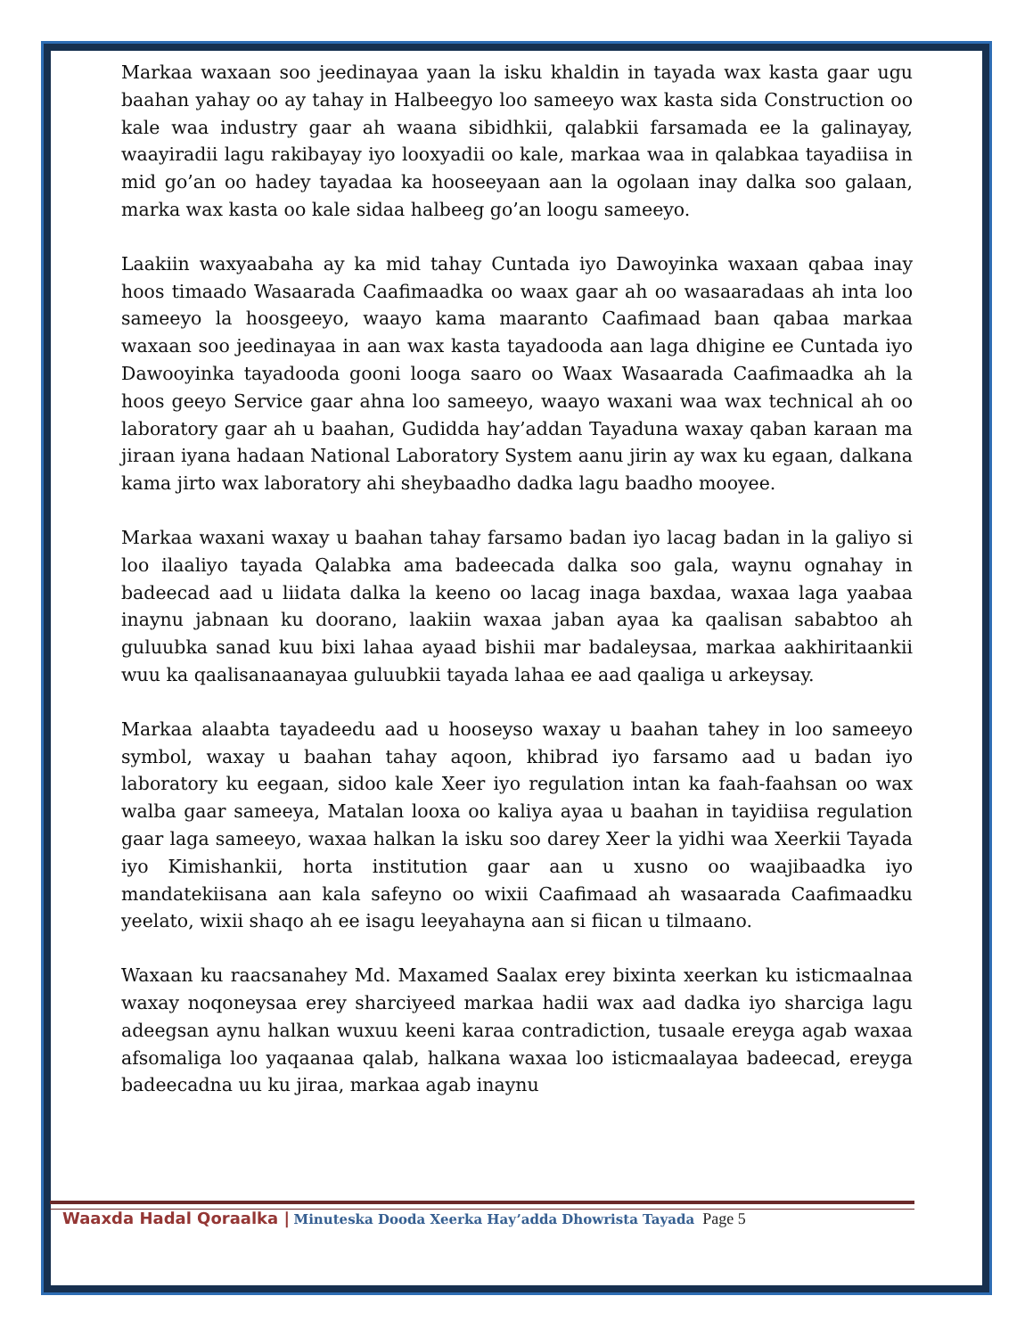Markaa waxaan soo jeedinayaa yaan la isku khaldin in tayada wax kasta gaar ugu baahan yahay oo ay tahay in Halbeegyo loo sameeyo wax kasta sida Construction oo kale waa industry gaar ah waana sibidhkii, qalabkii farsamada ee la galinayay, waayiradii lagu rakibayay iyo looxyadii oo kale, markaa waa in qalabkaa tayadiisa in mid go’an oo hadey tayadaa ka hooseeyaan aan la ogolaan inay dalka soo galaan, marka wax kasta oo kale sidaa halbeeg go’an loogu sameeyo.
Laakiin waxyaabaha ay ka mid tahay Cuntada iyo Dawoyinka waxaan qabaa inay hoos timaado Wasaarada Caafimaadka oo waax gaar ah oo wasaaradaas ah inta loo sameeyo la hoosgeeyo, waayo kama maaranto Caafimaad baan qabaa markaa waxaan soo jeedinayaa in aan wax kasta tayadooda aan laga dhigine ee Cuntada iyo Dawooyinka tayadooda gooni looga saaro oo Waax Wasaarada Caafimaadka ah la hoos geeyo Service gaar ahna loo sameeyo, waayo waxani waa wax technical ah oo laboratory gaar ah u baahan, Gudidda hay’addan Tayaduna waxay qaban karaan ma jiraan iyana hadaan National Laboratory System aanu jirin ay wax ku egaan, dalkana kama jirto wax laboratory ahi sheybaadho dadka lagu baadho mooyee.
Markaa waxani waxay u baahan tahay farsamo badan iyo lacag badan in la galiyo si loo ilaaliyo tayada Qalabka ama badeecada dalka soo gala, waynu ognahay in badeecad aad u liidata dalka la keeno oo lacag inaga baxdaa, waxaa laga yaabaa inaynu jabnaan ku doorano, laakiin waxaa jaban ayaa ka qaalisan sababtoo ah guluubka sanad kuu bixi lahaa ayaad bishii mar badaleysaa, markaa aakhiritaankii wuu ka qaalisanaanayaa guluubkii tayada lahaa ee aad qaaliga u arkeysay.
Markaa alaabta tayadeedu aad u hooseyso waxay u baahan tahey in loo sameeyo symbol, waxay u baahan tahay aqoon, khibrad iyo farsamo aad u badan iyo laboratory ku eegaan, sidoo kale Xeer iyo regulation intan ka faah-faahsan oo wax walba gaar sameeya, Matalan looxa oo kaliya ayaa u baahan in tayidiisa regulation gaar laga sameeyo, waxaa halkan la isku soo darey Xeer la yidhi waa Xeerkii Tayada iyo Kimishankii, horta institution gaar aan u xusno oo waajibaadka iyo mandatekiisana aan kala safeyno oo wixii Caafimaad ah wasaarada Caafimaadku yeelato, wixii shaqo ah ee isagu leeyahayna aan si fiican u tilmaano.
Waxaan ku raacsanahey Md. Maxamed Saalax erey bixinta xeerkan ku isticmaalnaa waxay noqoneysaa erey sharciyeed markaa hadii wax aad dadka iyo sharciga lagu adeegsan aynu halkan wuxuu keeni karaa contradiction, tusaale ereyga agab waxaa afsomaliga loo yaqaanaa qalab, halkana waxaa loo isticmaalayaa badeecad, ereyga badeecadna uu ku jiraa, markaa agab inaynu
Waaxda Hadal Qoraalka | Minuteska Dooda Xeerka Hay’adda Dhowrista Tayada Page 5